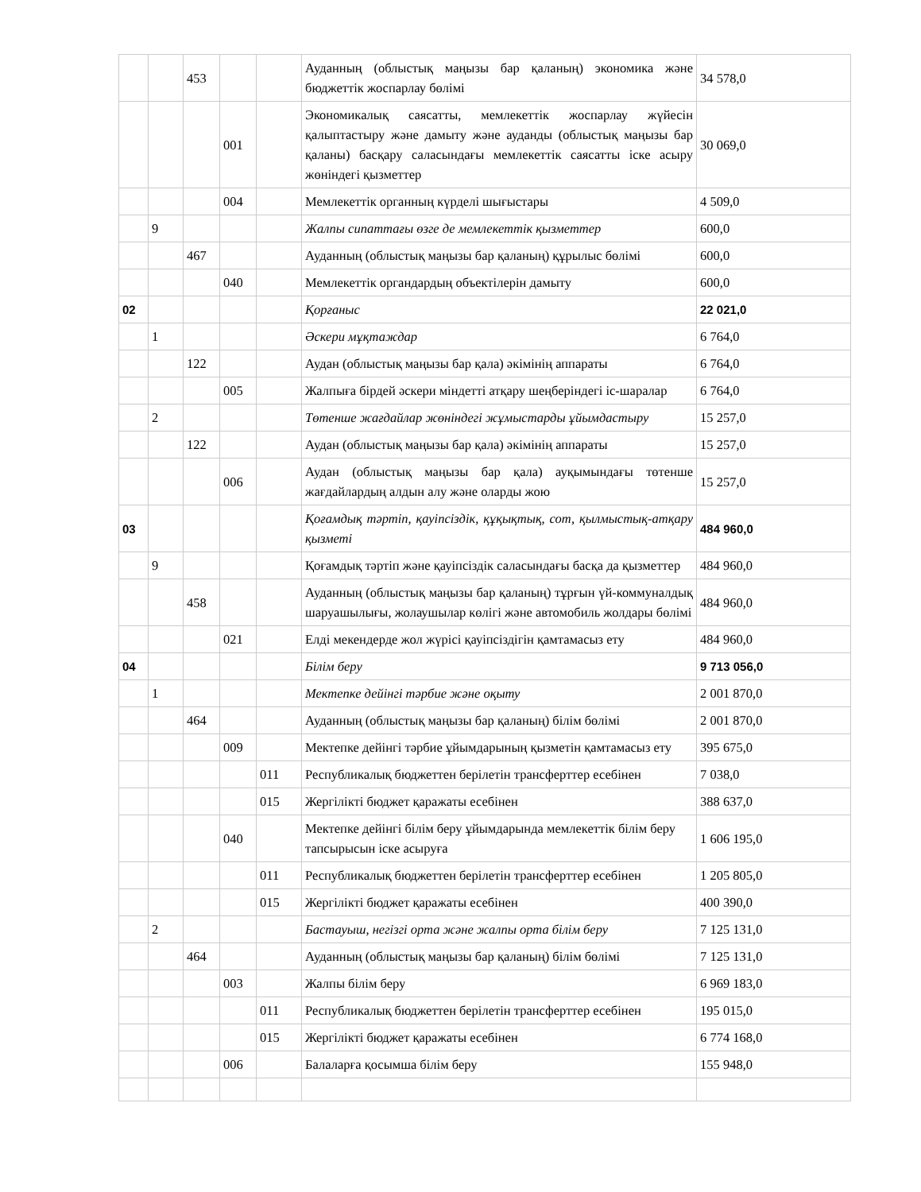| | | 453 | | | Ауданның (облыстық маңызы бар қаланың) экономика және бюджеттік жоспарлау бөлімі | 34 578,0 |
| | | | 001 | | Экономикалық саясатты, мемлекеттік жоспарлау жүйесін қалыптастыру және дамыту және ауданды (облыстық маңызы бар қаланы) басқару саласындағы мемлекеттік саясатты іске асыру жөніндегі қызметтер | 30 069,0 |
| | | | 004 | | Мемлекеттік органның күрделі шығыстары | 4 509,0 |
| | 9 | | | | Жалпы сипаттағы өзге де мемлекеттік қызметтер | 600,0 |
| | | 467 | | | Ауданның (облыстық маңызы бар қаланың) құрылыс бөлімі | 600,0 |
| | | | 040 | | Мемлекеттік органдардың объектілерін дамыту | 600,0 |
| 02 | | | | | Қорғаныс | 22 021,0 |
| | 1 | | | | Әскери мұқтаждар | 6 764,0 |
| | | 122 | | | Аудан (облыстық маңызы бар қала) әкімінің аппараты | 6 764,0 |
| | | | 005 | | Жалпыға бірдей әскери міндетті атқару шеңберіндегі іс-шаралар | 6 764,0 |
| | 2 | | | | Төтенше жағдайлар жөніндегі жұмыстарды ұйымдастыру | 15 257,0 |
| | | 122 | | | Аудан (облыстық маңызы бар қала) әкімінің аппараты | 15 257,0 |
| | | | 006 | | Аудан (облыстық маңызы бар қала) ауқымындағы төтенше жағдайлардың алдын алу және оларды жою | 15 257,0 |
| 03 | | | | | Қоғамдық тәртіп, қауіпсіздік, құқықтық, сот, қылмыстық-атқару қызметі | 484 960,0 |
| | 9 | | | | Қоғамдық тәртіп және қауіпсіздік саласындағы басқа да қызметтер | 484 960,0 |
| | | 458 | | | Ауданның (облыстық маңызы бар қаланың) тұрғын үй-коммуналдық шаруашылығы, жолаушылар көлігі және автомобиль жолдары бөлімі | 484 960,0 |
| | | | 021 | | Елді мекендерде жол жүрісі қауіпсіздігін қамтамасыз ету | 484 960,0 |
| 04 | | | | | Білім беру | 9 713 056,0 |
| | 1 | | | | Мектепке дейінгі тәрбие және оқыту | 2 001 870,0 |
| | | 464 | | | Ауданның (облыстық маңызы бар қаланың) білім бөлімі | 2 001 870,0 |
| | | | 009 | | Мектепке дейінгі тәрбие ұйымдарының қызметін қамтамасыз ету | 395 675,0 |
| | | | | 011 | Республикалық бюджеттен берілетін трансферттер есебінен | 7 038,0 |
| | | | | 015 | Жергілікті бюджет қаражаты есебінен | 388 637,0 |
| | | | 040 | | Мектепке дейінгі білім беру ұйымдарында мемлекеттік білім беру тапсырысын іске асыруға | 1 606 195,0 |
| | | | | 011 | Республикалық бюджеттен берілетін трансферттер есебінен | 1 205 805,0 |
| | | | | 015 | Жергілікті бюджет қаражаты есебінен | 400 390,0 |
| | 2 | | | | Бастауыш, негізгі орта және жалпы орта білім беру | 7 125 131,0 |
| | | 464 | | | Ауданның (облыстық маңызы бар қаланың) білім бөлімі | 7 125 131,0 |
| | | | 003 | | Жалпы білім беру | 6 969 183,0 |
| | | | | 011 | Республикалық бюджеттен берілетін трансферттер есебінен | 195 015,0 |
| | | | | 015 | Жергілікті бюджет қаражаты есебінен | 6 774 168,0 |
| | | | 006 | | Балаларға қосымша білім беру | 155 948,0 |